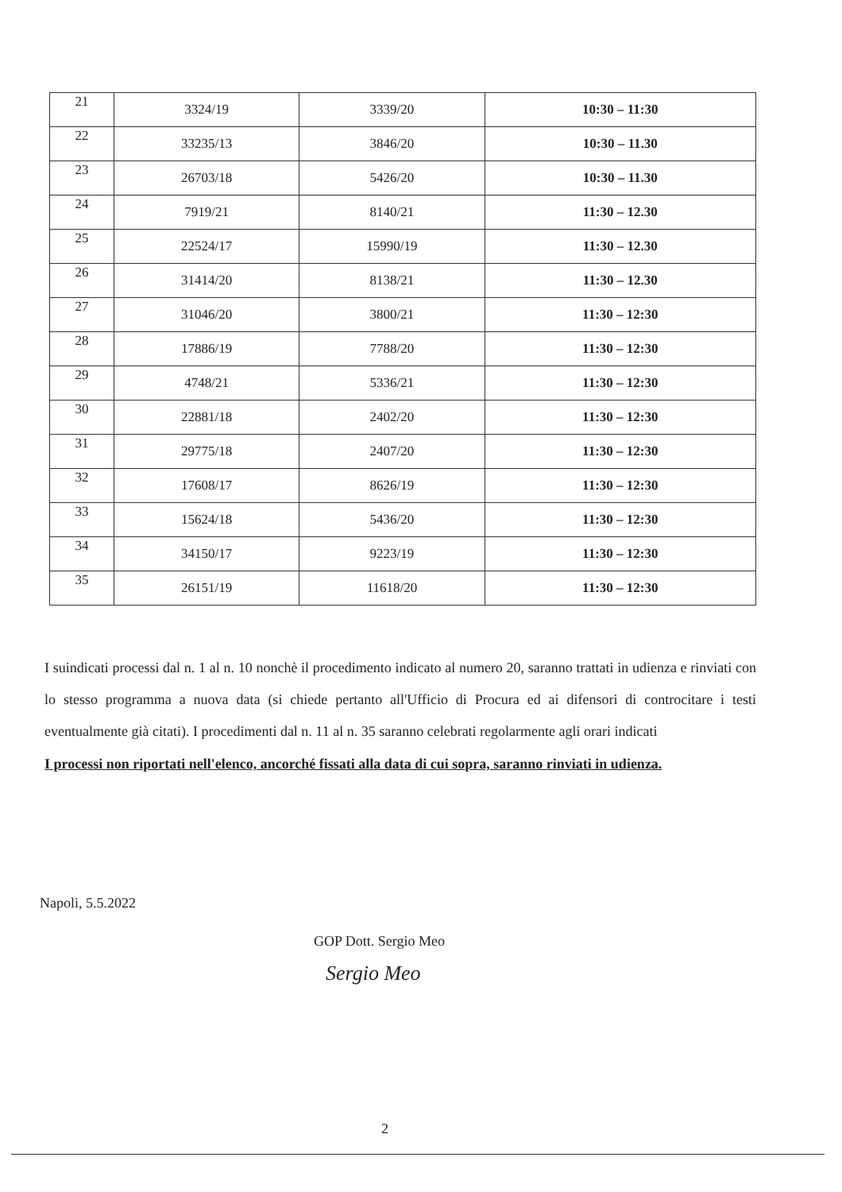| 21 | 3324/19 | 3339/20 | 10:30 – 11:30 |
| 22 | 33235/13 | 3846/20 | 10:30 – 11.30 |
| 23 | 26703/18 | 5426/20 | 10:30 – 11.30 |
| 24 | 7919/21 | 8140/21 | 11:30 – 12.30 |
| 25 | 22524/17 | 15990/19 | 11:30 – 12.30 |
| 26 | 31414/20 | 8138/21 | 11:30 – 12.30 |
| 27 | 31046/20 | 3800/21 | 11:30 – 12:30 |
| 28 | 17886/19 | 7788/20 | 11:30 – 12:30 |
| 29 | 4748/21 | 5336/21 | 11:30 – 12:30 |
| 30 | 22881/18 | 2402/20 | 11:30 – 12:30 |
| 31 | 29775/18 | 2407/20 | 11:30 – 12:30 |
| 32 | 17608/17 | 8626/19 | 11:30 – 12:30 |
| 33 | 15624/18 | 5436/20 | 11:30 – 12:30 |
| 34 | 34150/17 | 9223/19 | 11:30 – 12:30 |
| 35 | 26151/19 | 11618/20 | 11:30 – 12:30 |
I suindicati processi dal n. 1 al n. 10 nonchè il procedimento indicato al numero 20, saranno trattati in udienza e rinviati con lo stesso programma a nuova data (si chiede pertanto all'Ufficio di Procura ed ai difensori di controcitare i testi eventualmente già citati). I procedimenti dal n. 11 al n. 35 saranno celebrati regolarmente agli orari indicati
I processi non riportati nell'elenco, ancorché fissati alla data di cui sopra, saranno rinviati in udienza.
Napoli, 5.5.2022
GOP Dott. Sergio Meo
Sergio Meo
2